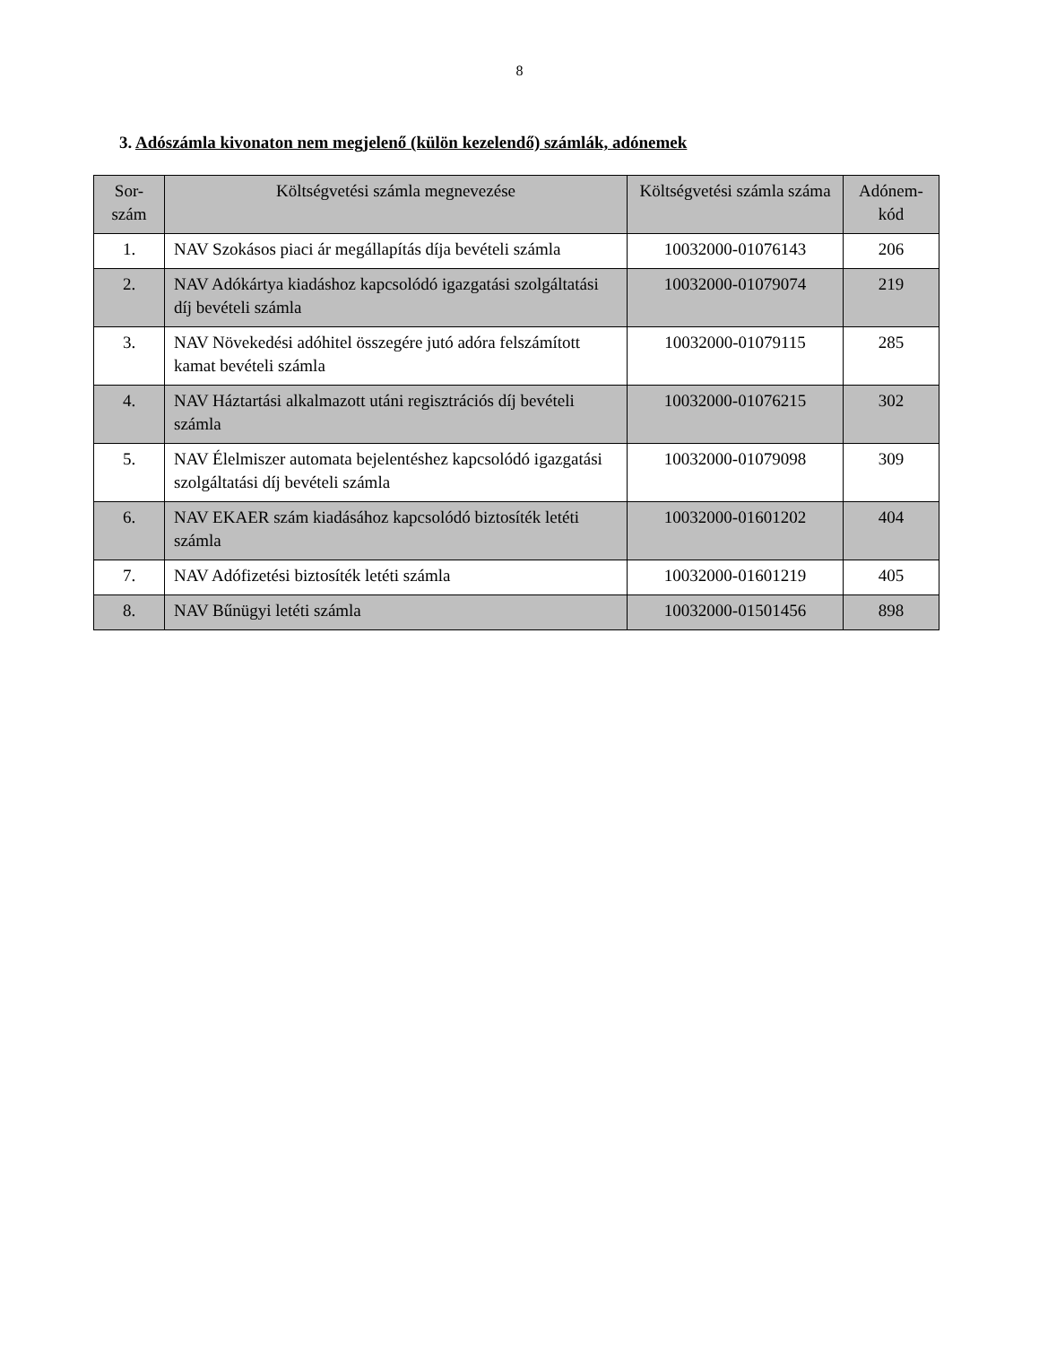8
3. Adószámla kivonaton nem megjelenő (külön kezelendő) számlák, adónemek
| Sor- szám | Költségvetési számla megnevezése | Költségvetési számla száma | Adónem- kód |
| --- | --- | --- | --- |
| 1. | NAV Szokásos piaci ár megállapítás díja bevételi számla | 10032000-01076143 | 206 |
| 2. | NAV Adókártya kiadáshoz kapcsolódó igazgatási szolgáltatási díj bevételi számla | 10032000-01079074 | 219 |
| 3. | NAV Növekedési adóhitel összegére jutó adóra felszámított kamat bevételi számla | 10032000-01079115 | 285 |
| 4. | NAV Háztartási alkalmazott utáni regisztrációs díj bevételi számla | 10032000-01076215 | 302 |
| 5. | NAV Élelmiszer automata bejelentéshez kapcsolódó igazgatási szolgáltatási díj bevételi számla | 10032000-01079098 | 309 |
| 6. | NAV EKAER szám kiadásához kapcsolódó biztosíték letéti számla | 10032000-01601202 | 404 |
| 7. | NAV Adófizetési biztosíték letéti számla | 10032000-01601219 | 405 |
| 8. | NAV Bűnügyi letéti számla | 10032000-01501456 | 898 |